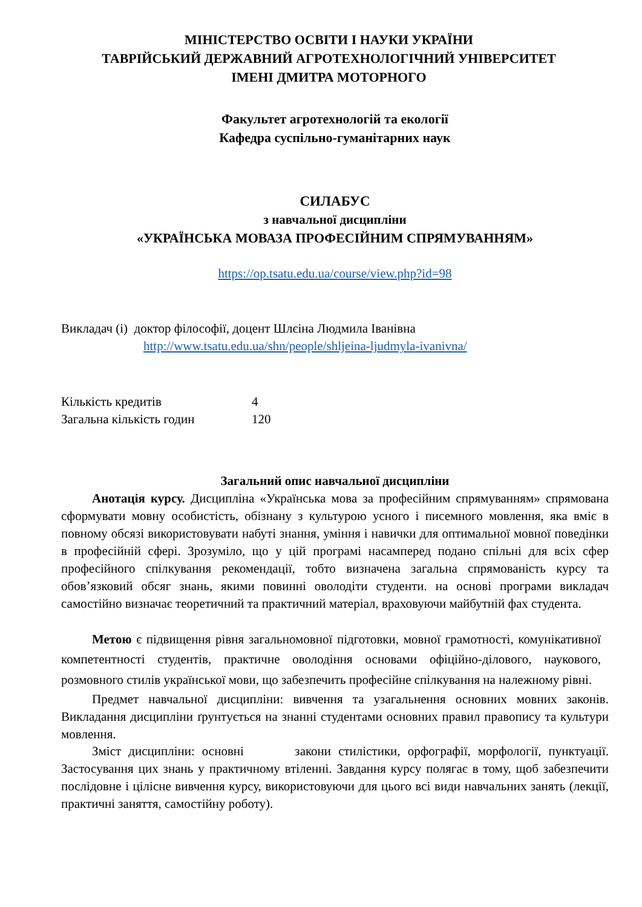МІНІСТЕРСТВО ОСВІТИ І НАУКИ УКРАЇНИ
ТАВРІЙСЬКИЙ ДЕРЖАВНИЙ АГРОТЕХНОЛОГІЧНИЙ УНІВЕРСИТЕТ
ІМЕНІ ДМИТРА МОТОРНОГО
Факультет агротехнологій та екології
Кафедра суспільно-гуманітарних наук
СИЛАБУС
з навчальної дисципліни
«УКРАЇНСЬКА МОВАЗА ПРОФЕСІЙНИМ СПРЯМУВАННЯМ»
https://op.tsatu.edu.ua/course/view.php?id=98
Викладач (і) доктор філософії, доцент Шлєіна Людмила Іванівна
http://www.tsatu.edu.ua/shn/people/shljeina-ljudmyla-ivanivna/
| Кількість кредитів | 4 |
| Загальна кількість годин | 120 |
Загальний опис навчальної дисципліни
Анотація курсу. Дисципліна «Українська мова за професійним спрямуванням» спрямована сформувати мовну особистість, обізнану з культурою усного і писемного мовлення, яка вміє в повному обсязі використовувати набуті знання, уміння і навички для оптимальної мовної поведінки в професійній сфері. Зрозуміло, що у цій програмі насамперед подано спільні для всіх сфер професійного спілкування рекомендації, тобто визначена загальна спрямованість курсу та обов’язковий обсяг знань, якими повинні оволодіти студенти. на основі програми викладач самостійно визначає теоретичний та практичний матеріал, враховуючи майбутній фах студента.
Метою є підвищення рівня загальномовної підготовки, мовної грамотності, комунікативної компетентності студентів, практичне оволодіння основами офіційно-ділового, наукового, розмовного стилів української мови, що забезпечить професійне спілкування на належному рівні.
Предмет навчальної дисципліни: вивчення та узагальнення основних мовних законів. Викладання дисципліни ґрунтується на знанні студентами основних правил правопису та культури мовлення.
Зміст дисципліни: основні закони стилістики, орфографії, морфології, пунктуації. Застосування цих знань у практичному втіленні. Завдання курсу полягає в тому, щоб забезпечити послідовне і цілісне вивчення курсу, використовуючи для цього всі види навчальних занять (лекції, практичні заняття, самостійну роботу).